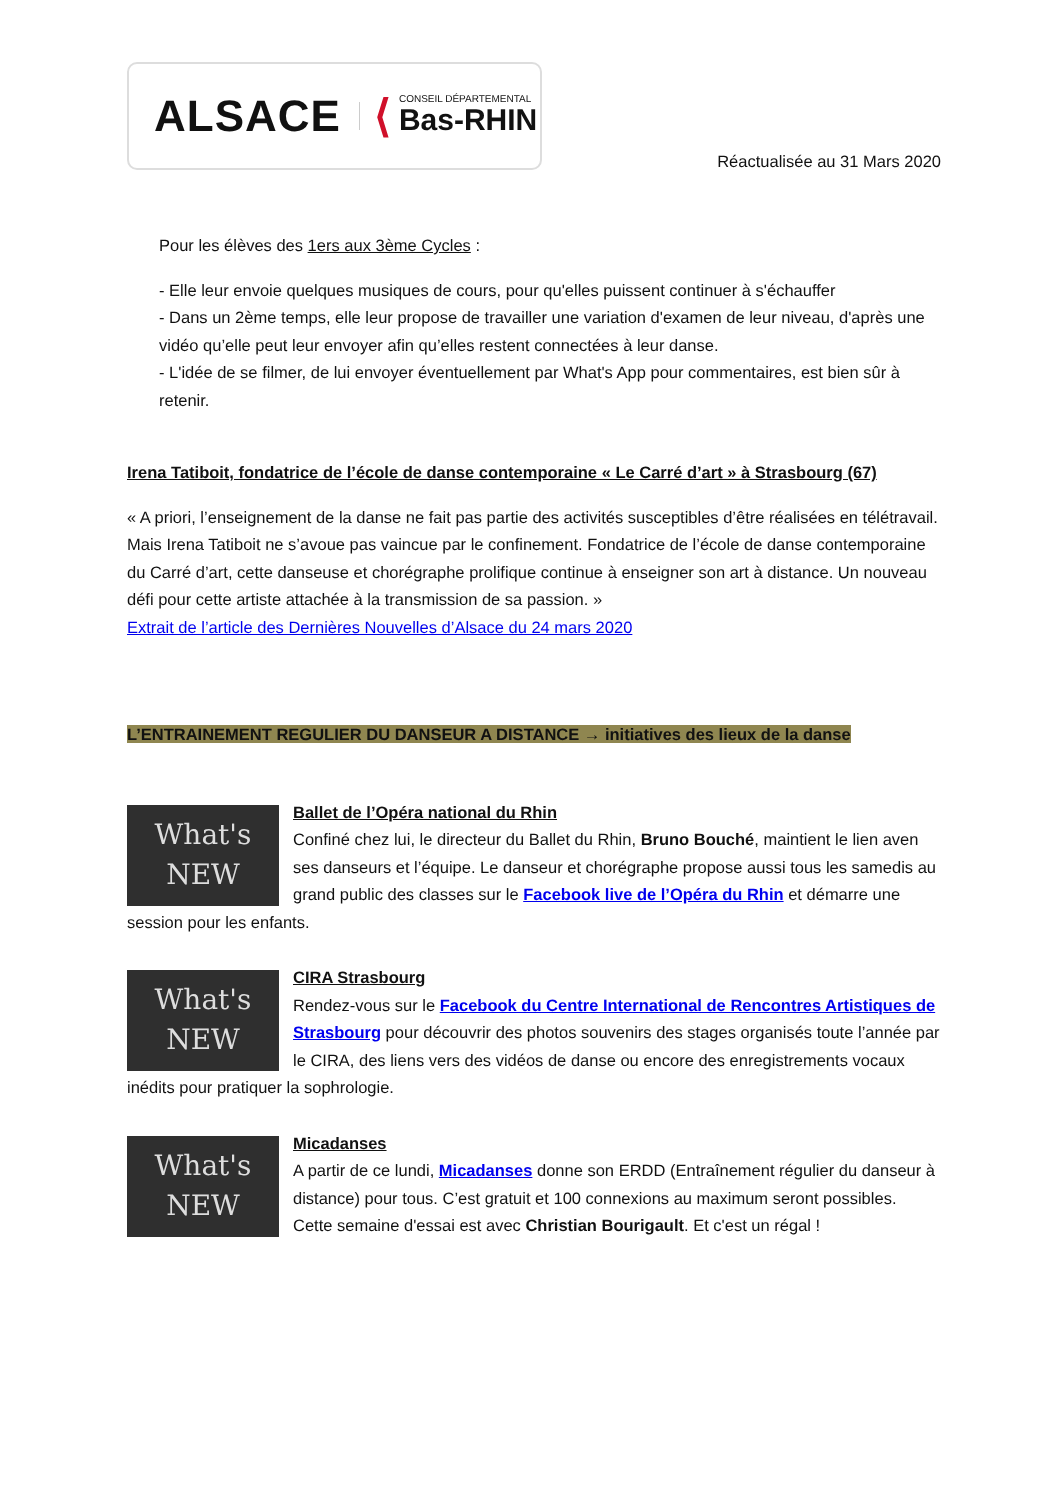ALSACE ⟨ CONSEIL DÉPARTEMENTAL
Bas-RHIN
Réactualisée au 31 Mars 2020
Pour les élèves des 1ers aux 3ème Cycles :
- Elle leur envoie quelques musiques de cours, pour qu'elles puissent continuer à s'échauffer
- Dans un 2ème temps, elle leur propose de travailler une variation d'examen de leur niveau, d'après une vidéo qu’elle peut leur envoyer afin qu’elles restent connectées à leur danse.
- L'idée de se filmer, de lui envoyer éventuellement par What's App pour commentaires, est bien sûr à retenir.
Irena Tatiboit, fondatrice de l’école de danse contemporaine « Le Carré d’art » à Strasbourg (67)
« A priori, l’enseignement de la danse ne fait pas partie des activités susceptibles d’être réalisées en télétravail. Mais Irena Tatiboit ne s’avoue pas vaincue par le confinement. Fondatrice de l’école de danse contemporaine du Carré d’art, cette danseuse et chorégraphe prolifique continue à enseigner son art à distance. Un nouveau défi pour cette artiste attachée à la transmission de sa passion. »
Extrait de l’article des Dernières Nouvelles d’Alsace du 24 mars 2020
L’ENTRAINEMENT REGULIER DU DANSEUR A DISTANCE → initiatives des lieux de la danse
What's
NEW
Ballet de l’Opéra national du Rhin
Confiné chez lui, le directeur du Ballet du Rhin, Bruno Bouché, maintient le lien aven ses danseurs et l’équipe. Le danseur et chorégraphe propose aussi tous les samedis au grand public des classes sur le Facebook live de l’Opéra du Rhin et démarre une session pour les enfants.
What's
NEW
CIRA Strasbourg
Rendez-vous sur le Facebook du Centre International de Rencontres Artistiques de Strasbourg pour découvrir des photos souvenirs des stages organisés toute l’année par le CIRA, des liens vers des vidéos de danse ou encore des enregistrements vocaux inédits pour pratiquer la sophrologie.
What's
NEW
Micadanses
A partir de ce lundi, Micadanses donne son ERDD (Entraînement régulier du danseur à distance) pour tous. C’est gratuit et 100 connexions au maximum seront possibles.
Cette semaine d'essai est avec Christian Bourigault. Et c'est un régal !